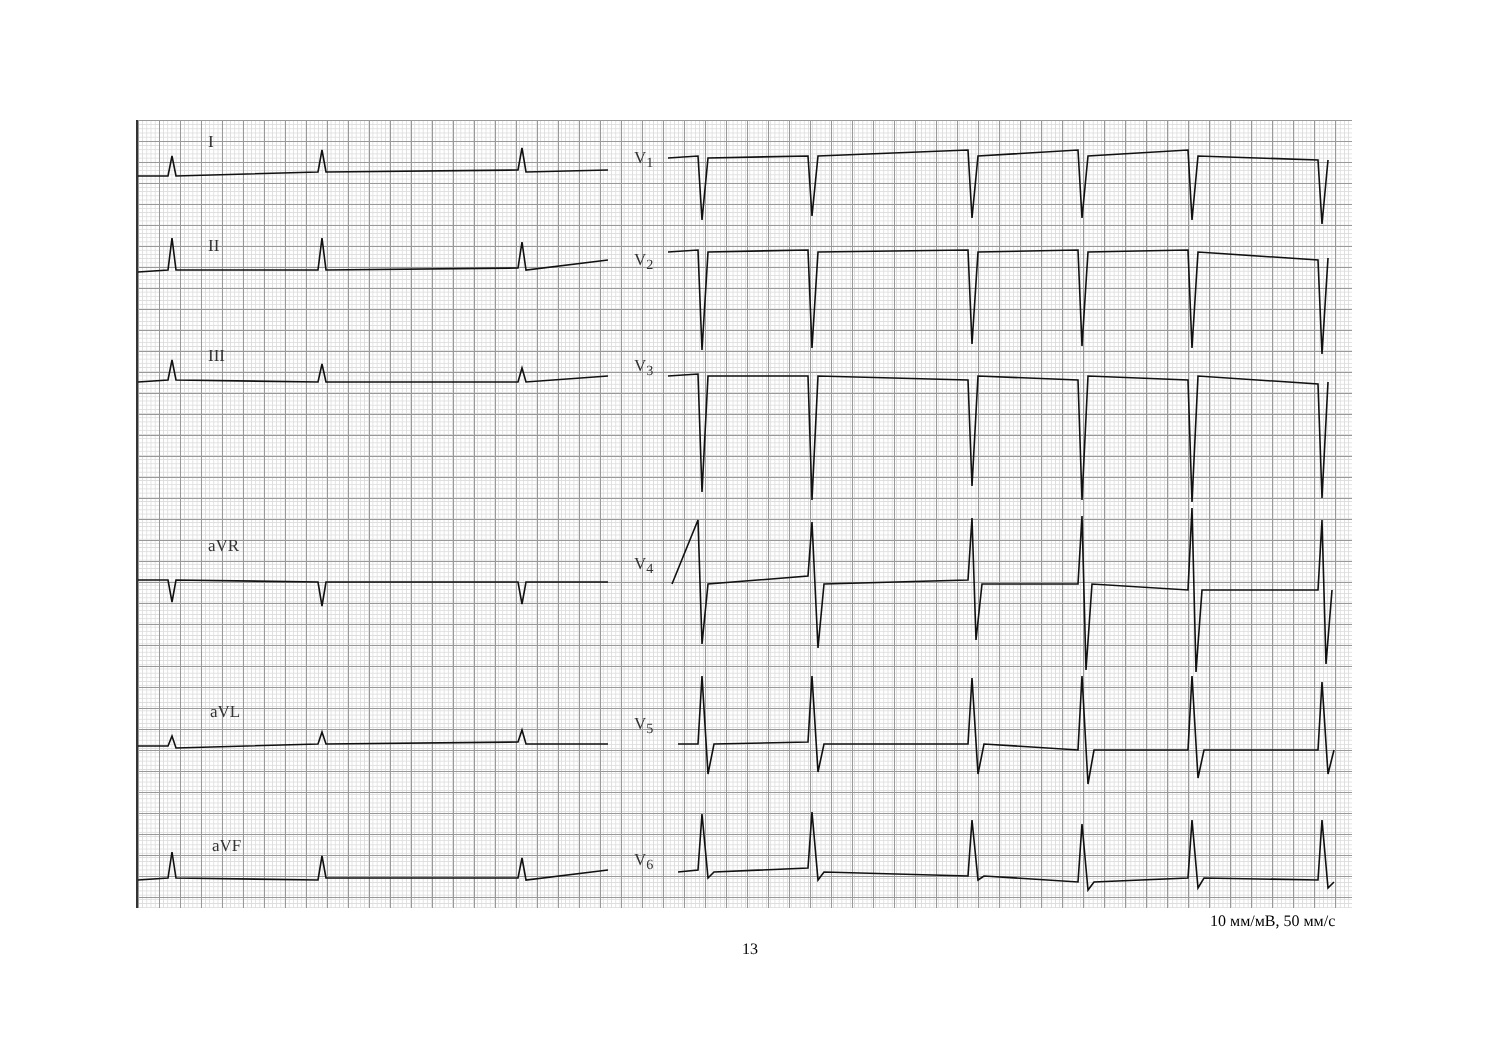I
II
III
aVR
aVL
aVF
V<sub>1</sub>
V<sub>2</sub>
V<sub>3</sub>
V<sub>4</sub>
V<sub>5</sub>
V<sub>6</sub>
10 мм/мВ, 50 мм/с
13